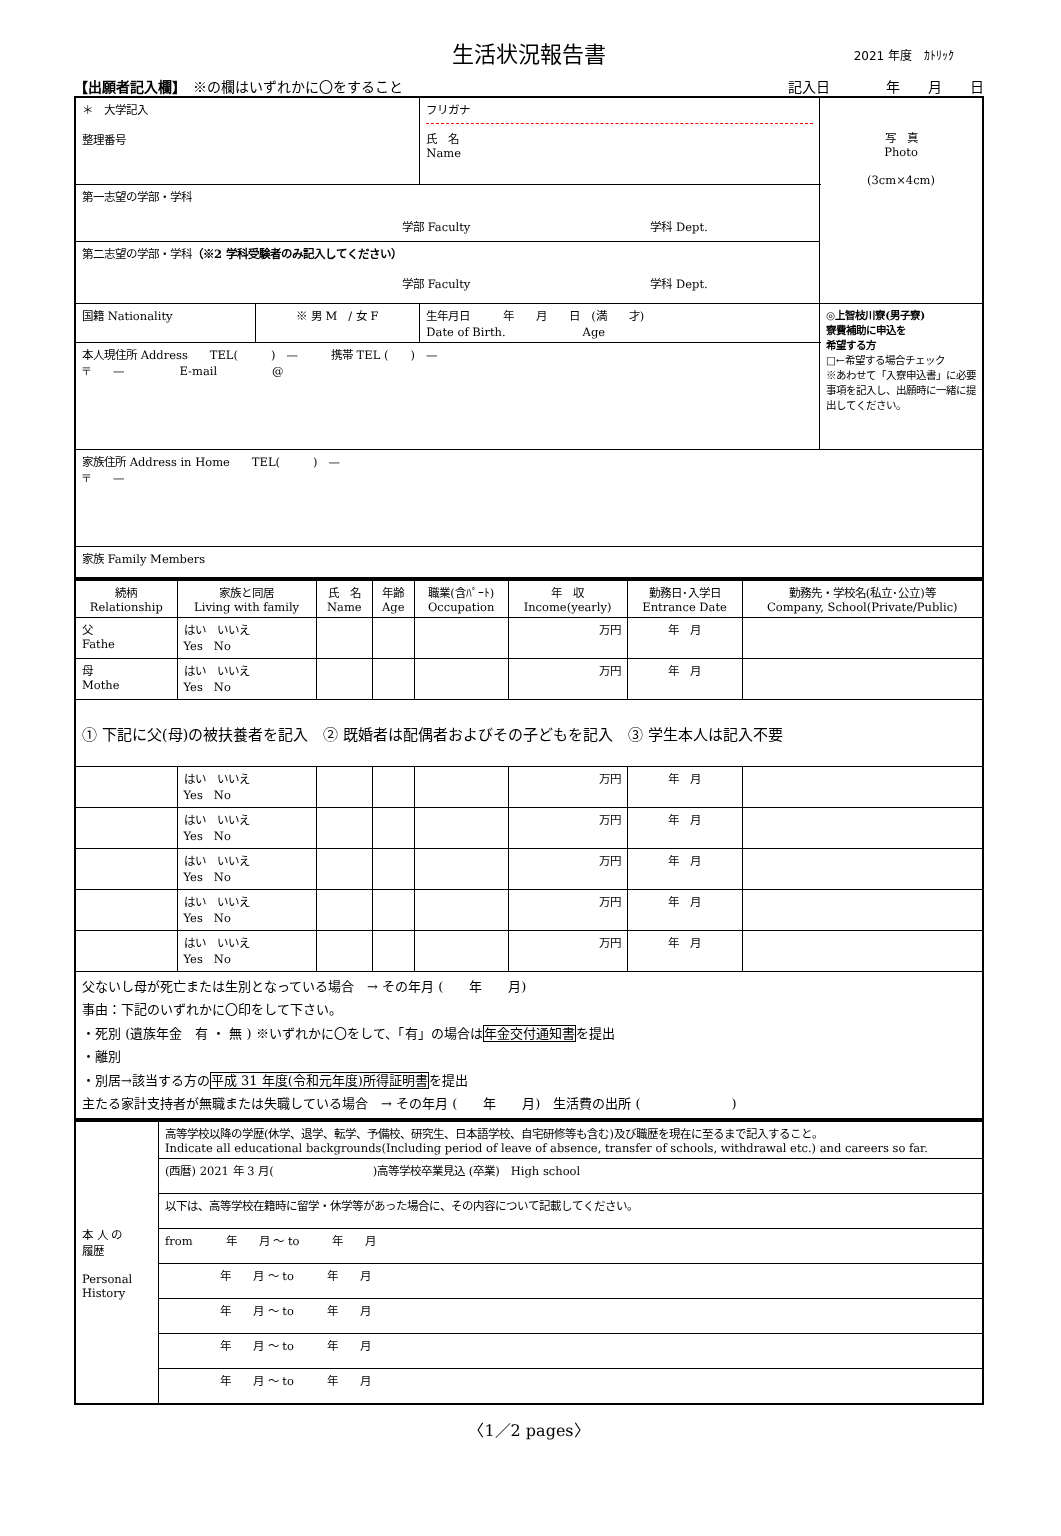生活状況報告書 2021 年度　ｶﾄﾘｯｸ
【出願者記入欄】　※の欄はいずれかに〇をすること 記入日　　　　年　　月　　日
| ＊ 大学記入 整理番号 | | フリガナ 氏 名 Name | 写 真 Photo (3cm×4cm) |
| 第一志望の学部・学科 学部 Faculty 学科 Dept. | | | |
| 第二志望の学部・学科 （※2 学科受験者のみ記入してください） 学部 Faculty 学科 Dept. | | | |
| 国籍 Nationality | ※ 男 M / 女 F | 生年月日 年 月 日 (満 才) Date of Birth. Age | ◎上智枝川寮(男子寮) 寮費補助に申込を 希望する方 □←希望する場合チェック ※あわせて「入寮申込書」に必要事項を記入し、出願時に一緒に提出してください。 |
| 本人現住所 Address TEL( ) — 携帯 TEL ( ) — 〒 — E-mail @ | | | |
| 家族住所 Address in Home TEL( ) — 〒 — | | | |
| 家族 Family Members | | | |
| 続柄 Relationship | 家族と同居 Living with family | 氏 名 Name | 年齢 Age | 職業(含ﾊﾟｰﾄ) Occupation | 年 収 Income(yearly) | 勤務日･入学日 Entrance Date | 勤務先・学校名(私立･公立)等 Company, School(Private/Public) |
| --- | --- | --- | --- | --- | --- | --- | --- |
| 父 Fathe | はい いいえ Yes No | | | | 万円 | 年 月 | |
| 母 Mothe | はい いいえ Yes No | | | | 万円 | 年 月 | |
| ① 下記に父(母)の被扶養者を記入 ② 既婚者は配偶者およびその子どもを記入 ③ 学生本人は記入不要 | | | | | | | |
| | はい いいえ Yes No | | | | 万円 | 年 月 | |
| | はい いいえ Yes No | | | | 万円 | 年 月 | |
| | はい いいえ Yes No | | | | 万円 | 年 月 | |
| | はい いいえ Yes No | | | | 万円 | 年 月 | |
| | はい いいえ Yes No | | | | 万円 | 年 月 | |
| 父ないし母が死亡または生別となっている場合 → その年月 ( 年 月) 事由：下記のいずれかに〇印をして下さい。 ・死別 (遺族年金 有 ・ 無 ) ※いずれかに〇をして、「有」の場合は 年金交付通知書 を提出 ・離別 ・別居→該当する方の 平成 31 年度(令和元年度)所得証明書 を提出 主たる家計支持者が無職または失職している場合 → その年月 ( 年 月) 生活費の出所 ( ) | | | | | | | |
| 本 人 の 履歴 Personal History | 高等学校以降の学歴(休学、退学、転学、予備校、研究生、日本語学校、自宅研修等も含む)及び職歴を現在に至るまで記入すること。 Indicate all educational backgrounds(Including period of leave of absence, transfer of schools, withdrawal etc.) and careers so far. |
| | (西暦) 2021 年 3 月( )高等学校卒業見込 (卒業) High school |
| | 以下は、高等学校在籍時に留学・休学等があった場合に、その内容について記載してください。 |
| | from 年 月 ～ to 年 月 |
| | 年 月 ～ to 年 月 |
| | 年 月 ～ to 年 月 |
| | 年 月 ～ to 年 月 |
| | 年 月 ～ to 年 月 |
〈1／2 pages〉